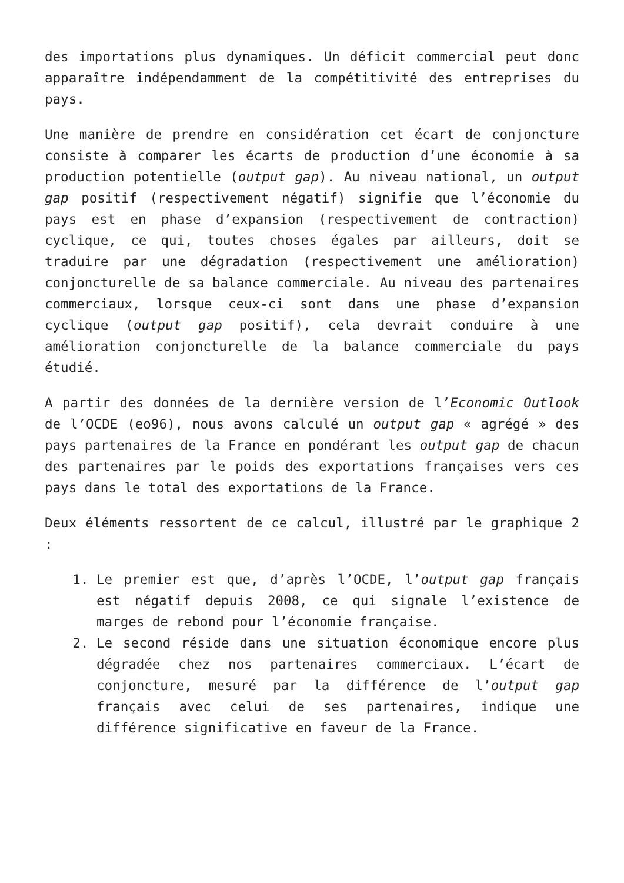des importations plus dynamiques. Un déficit commercial peut donc apparaître indépendamment de la compétitivité des entreprises du pays.
Une manière de prendre en considération cet écart de conjoncture consiste à comparer les écarts de production d’une économie à sa production potentielle (output gap). Au niveau national, un output gap positif (respectivement négatif) signifie que l’économie du pays est en phase d’expansion (respectivement de contraction) cyclique, ce qui, toutes choses égales par ailleurs, doit se traduire par une dégradation (respectivement une amélioration) conjoncturelle de sa balance commerciale. Au niveau des partenaires commerciaux, lorsque ceux-ci sont dans une phase d’expansion cyclique (output gap positif), cela devrait conduire à une amélioration conjoncturelle de la balance commerciale du pays étudié.
A partir des données de la dernière version de l’Economic Outlook de l’OCDE (eo96), nous avons calculé un output gap « agrégé » des pays partenaires de la France en pondérant les output gap de chacun des partenaires par le poids des exportations françaises vers ces pays dans le total des exportations de la France.
Deux éléments ressortent de ce calcul, illustré par le graphique 2 :
1. Le premier est que, d’après l’OCDE, l’output gap français est négatif depuis 2008, ce qui signale l’existence de marges de rebond pour l’économie française.
2. Le second réside dans une situation économique encore plus dégradée chez nos partenaires commerciaux. L’écart de conjoncture, mesuré par la différence de l’output gap français avec celui de ses partenaires, indique une différence significative en faveur de la France.